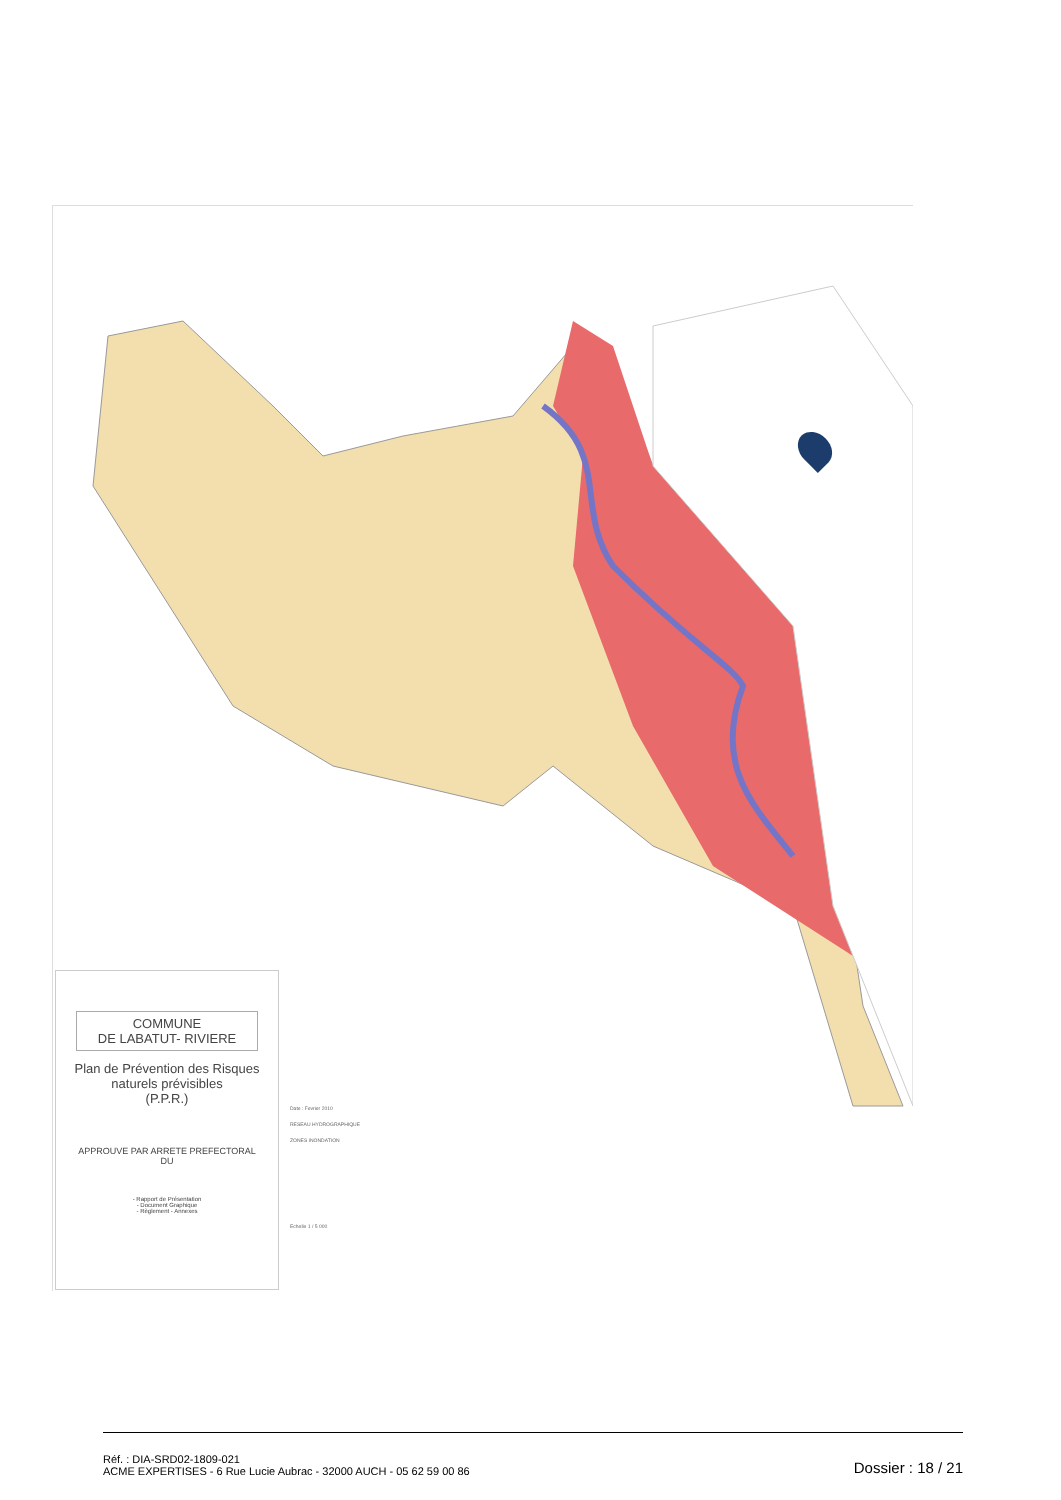COMMUNE
DE LABATUT- RIVIERE
Plan de Prévention des Risques naturels prévisibles
(P.P.R.)
APPROUVE PAR ARRETE PREFECTORAL
DU
- Rapport de Présentation
- Document Graphique
- Règlement - Annexes
Date : Fevrier 2010
RESEAU HYDROGRAPHIQUE
ZONES INONDATION
Echelle 1 / 5 000
Réf. : DIA-SRD02-1809-021
ACME EXPERTISES - 6 Rue Lucie Aubrac - 32000 AUCH - 05 62 59 00 86
Dossier : 18 / 21